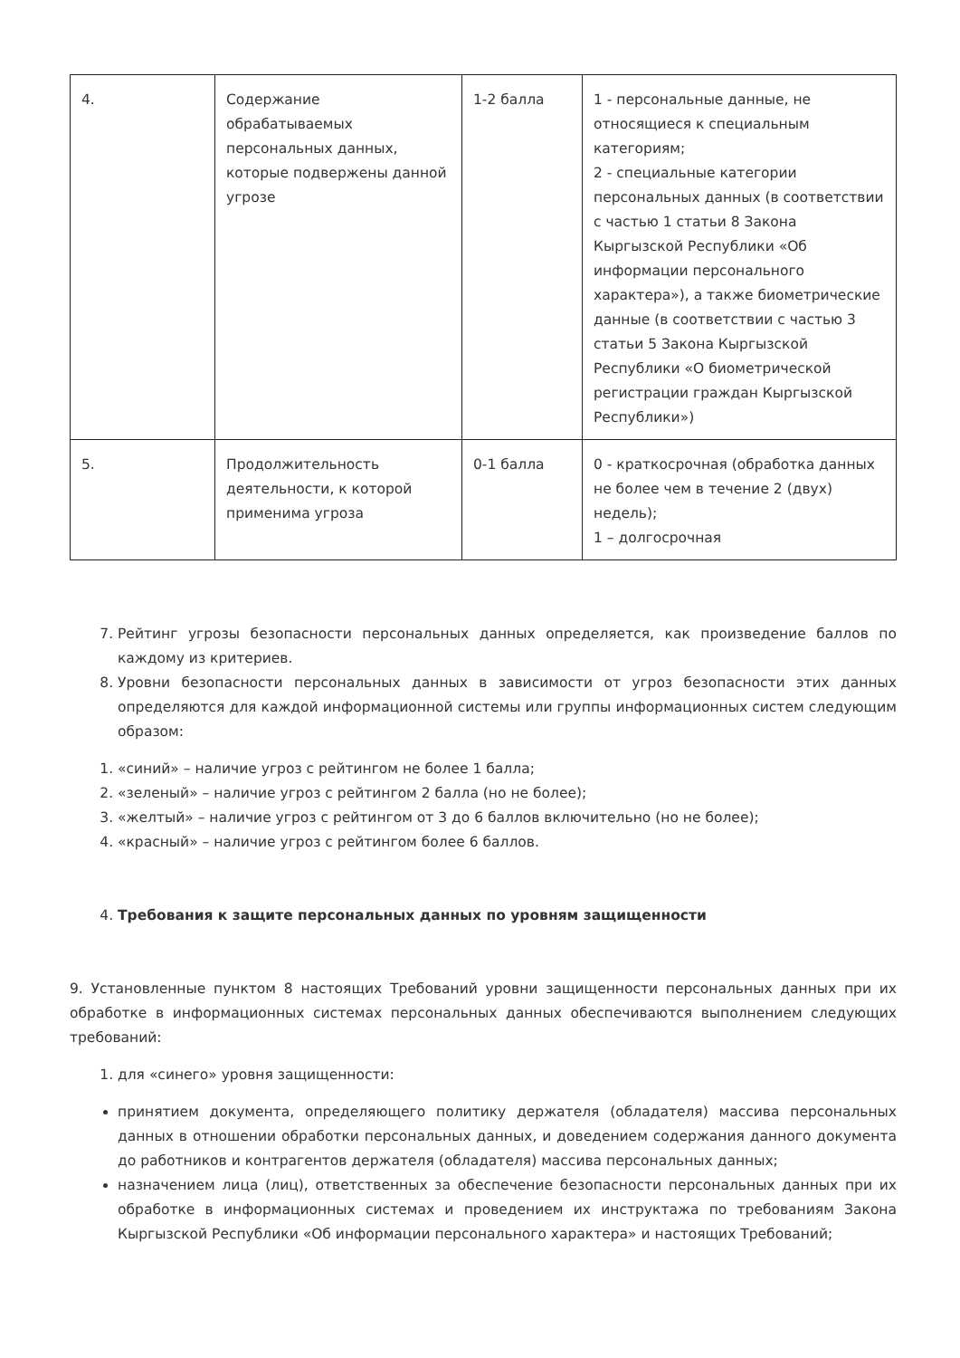| 4. | Содержание обрабатываемых персональных данных, которые подвержены данной угрозе | 1-2 балла | 1 - персональные данные, не относящиеся к специальным категориям; 2 - специальные категории персональных данных (в соответствии с частью 1 статьи 8 Закона Кыргызской Республики «Об информации персонального характера»), а также биометрические данные (в соответствии с частью 3 статьи 5 Закона Кыргызской Республики «О биометрической регистрации граждан Кыргызской Республики») |
| 5. | Продолжительность деятельности, к которой применима угроза | 0-1 балла | 0 - краткосрочная (обработка данных не более чем в течение 2 (двух) недель); 1 – долгосрочная |
7. Рейтинг угрозы безопасности персональных данных определяется, как произведение баллов по каждому из критериев.
8. Уровни безопасности персональных данных в зависимости от угроз безопасности этих данных определяются для каждой информационной системы или группы информационных систем следующим образом:
1. «синий» – наличие угроз с рейтингом не более 1 балла;
2. «зеленый» – наличие угроз с рейтингом 2 балла (но не более);
3. «желтый» – наличие угроз с рейтингом от 3 до 6 баллов включительно (но не более);
4. «красный» – наличие угроз с рейтингом более 6 баллов.
4. Требования к защите персональных данных по уровням защищенности
9. Установленные пунктом 8 настоящих Требований уровни защищенности персональных данных при их обработке в информационных системах персональных данных обеспечиваются выполнением следующих требований:
1. для «синего» уровня защищенности:
принятием документа, определяющего политику держателя (обладателя) массива персональных данных в отношении обработки персональных данных, и доведением содержания данного документа до работников и контрагентов держателя (обладателя) массива персональных данных;
назначением лица (лиц), ответственных за обеспечение безопасности персональных данных при их обработке в информационных системах и проведением их инструктажа по требованиям Закона Кыргызской Республики «Об информации персонального характера» и настоящих Требований;